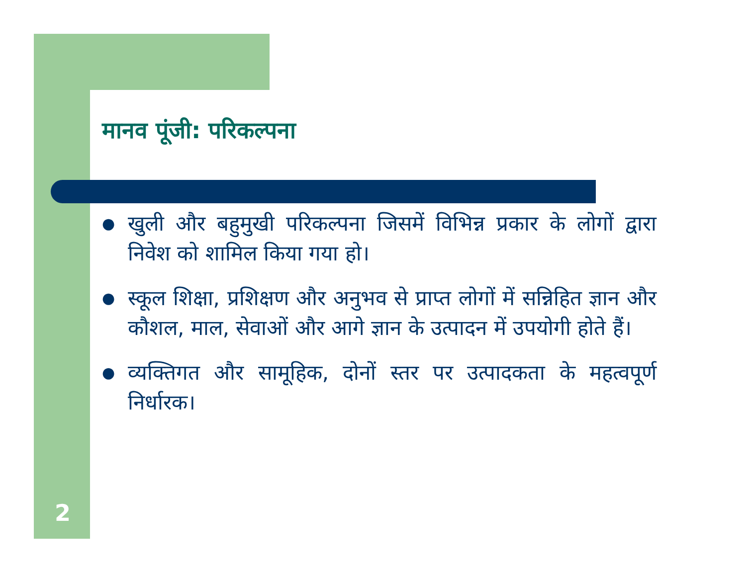मानव पूंजी: परिकल्पना
● खुली और बहुमुखी परिकल्पना जिसमें विभिन्न प्रकार के लोगों द्वारा निवेश को शामिल किया गया हो।
● स्कूल शिक्षा, प्रशिक्षण और अनुभव से प्राप्त लोगों में सन्निहित ज्ञान और कौशल, माल, सेवाओं और आगे ज्ञान के उत्पादन में उपयोगी होते हैं।
● व्यक्तिगत और सामूहिक, दोनों स्तर पर उत्पादकता के महत्वपूर्ण निर्धारक।
2